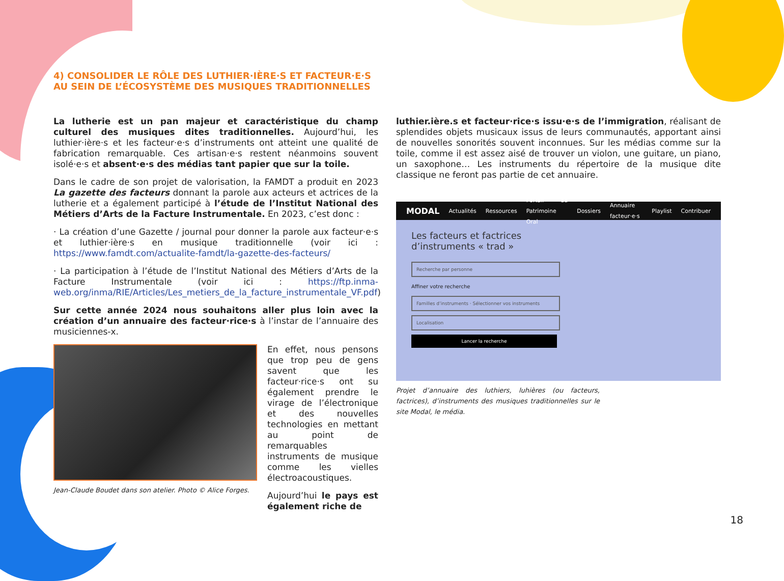4) CONSOLIDER LE RÔLE DES LUTHIER·IÈRE·S ET FACTEUR·E·S AU SEIN DE L’ÉCOSYSTÈME DES MUSIQUES TRADITIONNELLES
La lutherie est un pan majeur et caractéristique du champ culturel des musiques dites traditionnelles. Aujourd’hui, les luthier·ière·s et les facteur·e·s d’instruments ont atteint une qualité de fabrication remarquable. Ces artisan·e·s restent néanmoins souvent isolé·e·s et absent·e·s des médias tant papier que sur la toile.
Dans le cadre de son projet de valorisation, la FAMDT a produit en 2023 La gazette des facteurs donnant la parole aux acteurs et actrices de la lutherie et a également participé à l’étude de l’Institut National des Métiers d’Arts de la Facture Instrumentale. En 2023, c’est donc :
· La création d’une Gazette / journal pour donner la parole aux facteur·e·s et luthier·ière·s en musique traditionnelle (voir ici : https://www.famdt.com/actualite-famdt/la-gazette-des-facteurs/
· La participation à l’étude de l’Institut National des Métiers d’Arts de la Facture Instrumentale (voir ici : https://ftp.inma-web.org/inma/RIE/Articles/Les_metiers_de_la_facture_instrumentale_VF.pdf)
Sur cette année 2024 nous souhaitons aller plus loin avec la création d’un annuaire des facteur·rice·s à l’instar de l’annuaire des musiciennes-x.
Jean-Claude Boudet dans son atelier. Photo © Alice Forges.
En effet, nous pensons que trop peu de gens savent que les facteur·rice·s ont su également prendre le virage de l’électronique et des nouvelles technologies en mettant au point de remarquables instruments de musique comme les vielles électroacoustiques.
Aujourd’hui le pays est également riche de
luthier.ière.s et facteur·rice·s issu·e·s de l’immigration, réalisant de splendides objets musicaux issus de leurs communautés, apportant ainsi de nouvelles sonorités souvent inconnues. Sur les médias comme sur la toile, comme il est assez aisé de trouver un violon, une guitare, un piano, un saxophone… Les instruments du répertoire de la musique dite classique ne feront pas partie de cet annuaire.
MODAL Actualités Ressources Portail du Patrimoine Oral Dossiers Annuaire facteur·e·s Playlist Contribuer
Les facteurs et factrices
d’instruments « trad »
Recherche par personne
Affiner votre recherche
Familles d’instruments · Sélectionner vos instruments
Localisation
Lancer la recherche
Projet d’annuaire des luthiers, luhières (ou facteurs, factrices), d’instruments des musiques traditionnelles sur le site Modal, le média.
18